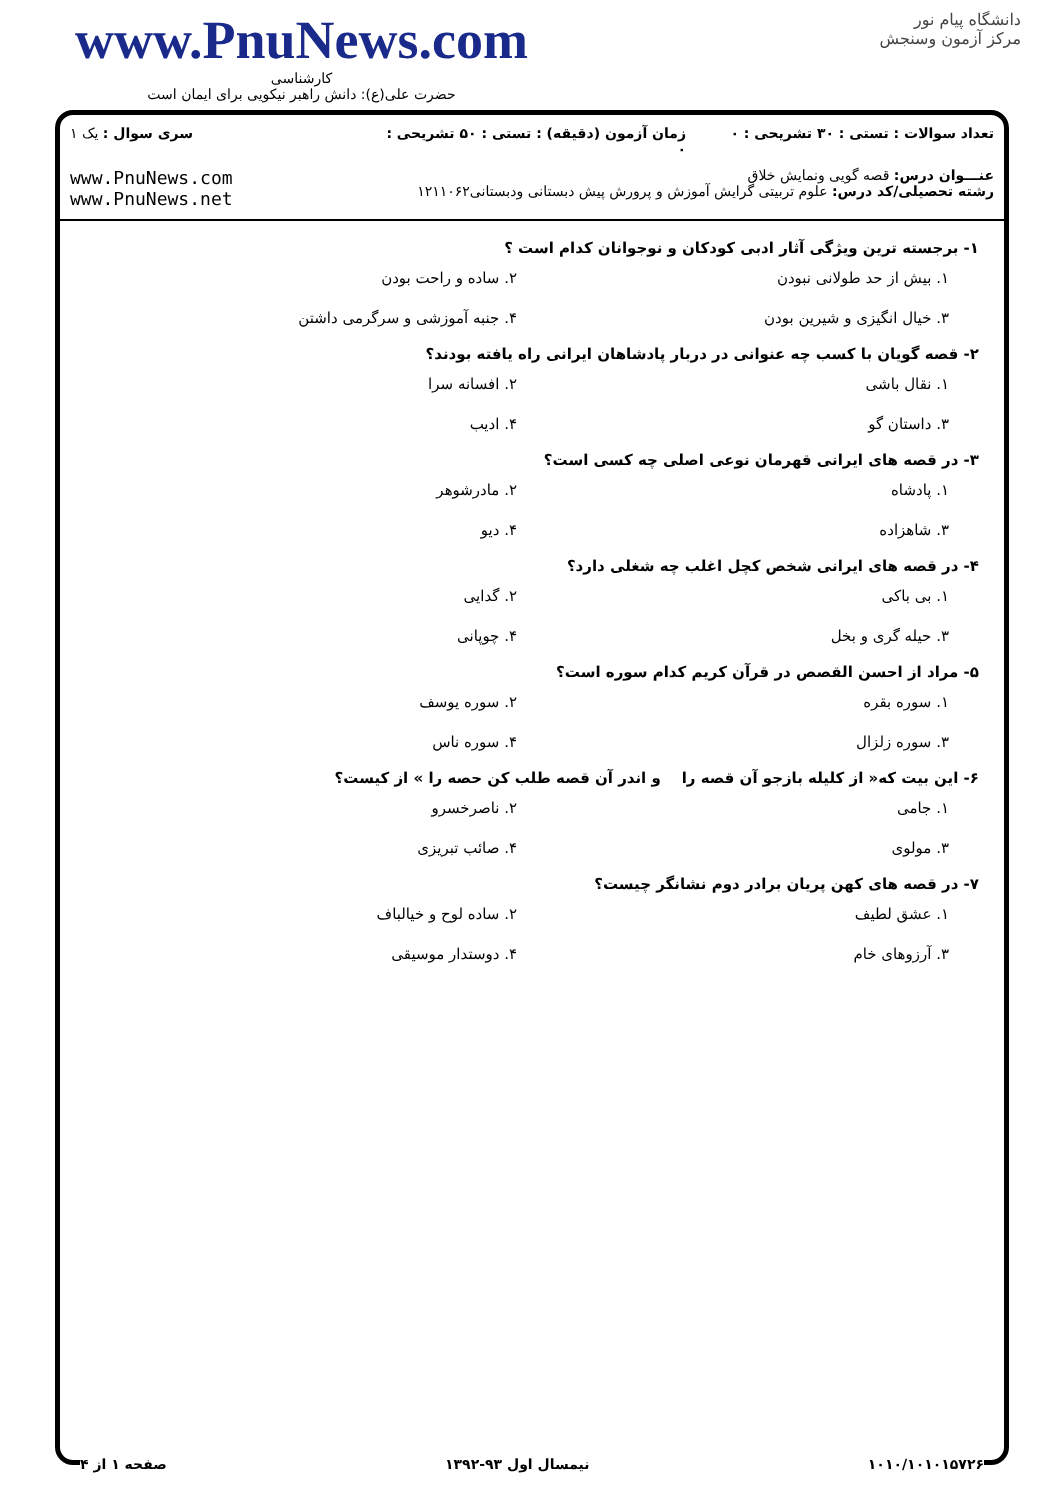www.PnuNews.com
کارشناسی
حضرت علی(ع): دانش راهبر نیکویی برای ایمان است
دانشگاه پیام نور
مرکز آزمون وسنجش
تعداد سوالات : تستی : ۳۰ تشریحی : ۰
زمان آزمون (دقیقه) : تستی : ۵۰ تشریحی : ۰
سری سوال : یک ۱
عنـــوان درس: قصه گویی ونمایش خلاق
رشته تحصیلی/کد درس: علوم تربیتی گرایش آموزش و پرورش پیش دبستانی ودبستانی۱۲۱۱۰۶۲
www.PnuNews.com
www.PnuNews.net
۱- برجسته ترین ویژگی آثار ادبی کودکان و نوجوانان کدام است ؟
۱. بیش از حد طولانی نبودن
۲. ساده و راحت بودن
۳. خیال انگیزی و شیرین بودن
۴. جنبه آموزشی و سرگرمی داشتن
۲- قصه گویان با کسب چه عنوانی در دربار پادشاهان ایرانی راه یافته بودند؟
۱. نقال باشی
۲. افسانه سرا
۳. داستان گو
۴. ادیب
۳- در قصه های ایرانی قهرمان نوعی اصلی چه کسی است؟
۱. پادشاه
۲. مادرشوهر
۳. شاهزاده
۴. دیو
۴- در قصه های ایرانی شخص کچل اغلب چه شغلی دارد؟
۱. بی باکی
۲. گدایی
۳. حیله گری و بخل
۴. چوپانی
۵- مراد از احسن القصص در قرآن کریم کدام سوره است؟
۱. سوره بقره
۲. سوره یوسف
۳. سوره زلزال
۴. سوره ناس
۶- این بیت که« از کلیله بازجو آن قصه را و اندر آن قصه طلب کن حصه را » از کیست؟
۱. جامی
۲. ناصرخسرو
۳. مولوی
۴. صائب تبریزی
۷- در قصه های کهن پریان برادر دوم نشانگر چیست؟
۱. عشق لطیف
۲. ساده لوح و خیالباف
۳. آرزوهای خام
۴. دوستدار موسیقی
۱۰۱۰/۱۰۱۰۱۵۷۲۶ نیمسال اول ۹۳-۱۳۹۲ صفحه ۱ از ۴